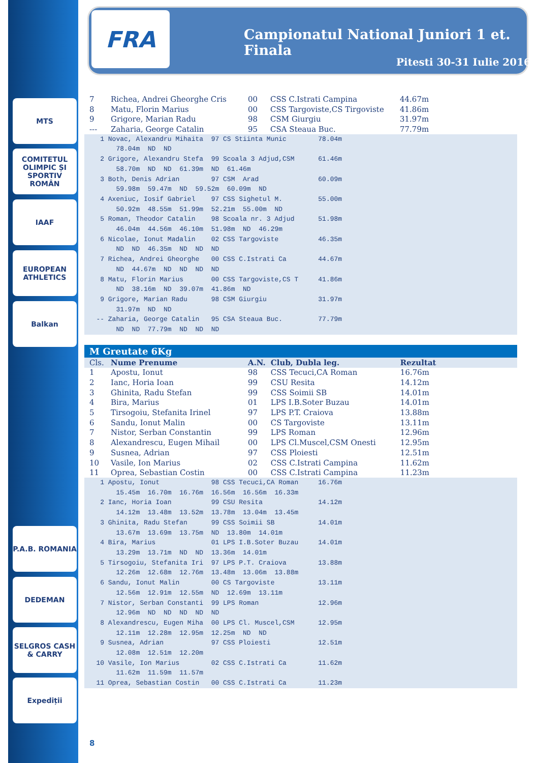MTS
COMITETUL OLIMPIC ȘI SPORTIV ROMÂN
IAAF
EUROPEAN ATHLETICS
Balkan
P.A.B. ROMANIA
DEDEMAN
SELGROS CASH & CARRY
Expediții
FRA
Campionatul National Juniori 1 et. Finala
Pitesti 30-31 Iulie 2016
| 7 | Richea, Andrei Gheorghe Cris | 00 | CSS C.Istrati Campina | 44.67m |
| 8 | Matu, Florin Marius | 00 | CSS Targoviste,CS Tirgoviste | 41.86m |
| 9 | Grigore, Marian Radu | 98 | CSM Giurgiu | 31.97m |
| --- | Zaharia, George Catalin | 95 | CSA Steaua Buc. | 77.79m |
    1 Novac, Alexandru Mihaita  97 CS Stiinta Munic        78.04m
        78.04m  ND  ND
    2 Grigore, Alexandru Stefa  99 Scoala 3 Adjud,CSM      61.46m
        58.70m  ND  ND  61.39m  ND  61.46m
    3 Both, Denis Adrian        97 CSM  Arad               60.09m
        59.98m  59.47m  ND  59.52m  60.09m  ND
    4 Axeniuc, Iosif Gabriel    97 CSS Sighetul M.         55.00m
        50.92m  48.55m  51.99m  52.21m  55.00m  ND
    5 Roman, Theodor Catalin    98 Scoala nr. 3 Adjud      51.98m
        46.04m  44.56m  46.10m  51.98m  ND  46.29m
    6 Nicolae, Ionut Madalin    02 CSS Targoviste          46.35m
        ND  ND  46.35m  ND  ND  ND
    7 Richea, Andrei Gheorghe   00 CSS C.Istrati Ca        44.67m
        ND  44.67m  ND  ND  ND  ND
    8 Matu, Florin Marius       00 CSS Targoviste,CS T     41.86m
        ND  38.16m  ND  39.07m  41.86m  ND
    9 Grigore, Marian Radu      98 CSM Giurgiu             31.97m
        31.97m  ND  ND
   -- Zaharia, George Catalin   95 CSA Steaua Buc.         77.79m
        ND  ND  77.79m  ND  ND  ND
M Greutate 6Kg
| Cls. | Nume Prenume | A.N. | Club, Dubla leg. | Rezultat |
| --- | --- | --- | --- | --- |
| 1 | Apostu, Ionut | 98 | CSS Tecuci,CA Roman | 16.76m |
| 2 | Ianc, Horia Ioan | 99 | CSU Resita | 14.12m |
| 3 | Ghinita, Radu Stefan | 99 | CSS Soimii SB | 14.01m |
| 4 | Bira, Marius | 01 | LPS I.B.Soter Buzau | 14.01m |
| 5 | Tirsogoiu, Stefanita Irinel | 97 | LPS P.T. Craiova | 13.88m |
| 6 | Sandu, Ionut Malin | 00 | CS Targoviste | 13.11m |
| 7 | Nistor, Serban Constantin | 99 | LPS Roman | 12.96m |
| 8 | Alexandrescu, Eugen Mihail | 00 | LPS Cl.Muscel,CSM Onesti | 12.95m |
| 9 | Susnea, Adrian | 97 | CSS Ploiesti | 12.51m |
| 10 | Vasile, Ion Marius | 02 | CSS C.Istrati Campina | 11.62m |
| 11 | Oprea, Sebastian Costin | 00 | CSS C.Istrati Campina | 11.23m |
    1 Apostu, Ionut             98 CSS Tecuci,CA Roman     16.76m
        15.45m  16.70m  16.76m  16.56m  16.56m  16.33m
    2 Ianc, Horia Ioan          99 CSU Resita              14.12m
        14.12m  13.48m  13.52m  13.78m  13.04m  13.45m
    3 Ghinita, Radu Stefan      99 CSS Soimii SB           14.01m
        13.67m  13.69m  13.75m  ND  13.80m  14.01m
    4 Bira, Marius              01 LPS I.B.Soter Buzau     14.01m
        13.29m  13.71m  ND  ND  13.36m  14.01m
    5 Tirsogoiu, Stefanita Iri  97 LPS P.T. Craiova        13.88m
        12.26m  12.68m  12.76m  13.48m  13.06m  13.88m
    6 Sandu, Ionut Malin        00 CS Targoviste           13.11m
        12.56m  12.91m  12.55m  ND  12.69m  13.11m
    7 Nistor, Serban Constanti  99 LPS Roman               12.96m
        12.96m  ND  ND  ND  ND  ND
    8 Alexandrescu, Eugen Miha  00 LPS Cl. Muscel,CSM      12.95m
        12.11m  12.28m  12.95m  12.25m  ND  ND
    9 Susnea, Adrian            97 CSS Ploiesti            12.51m
        12.08m  12.51m  12.20m
   10 Vasile, Ion Marius        02 CSS C.Istrati Ca        11.62m
        11.62m  11.59m  11.57m
   11 Oprea, Sebastian Costin   00 CSS C.Istrati Ca        11.23m
8